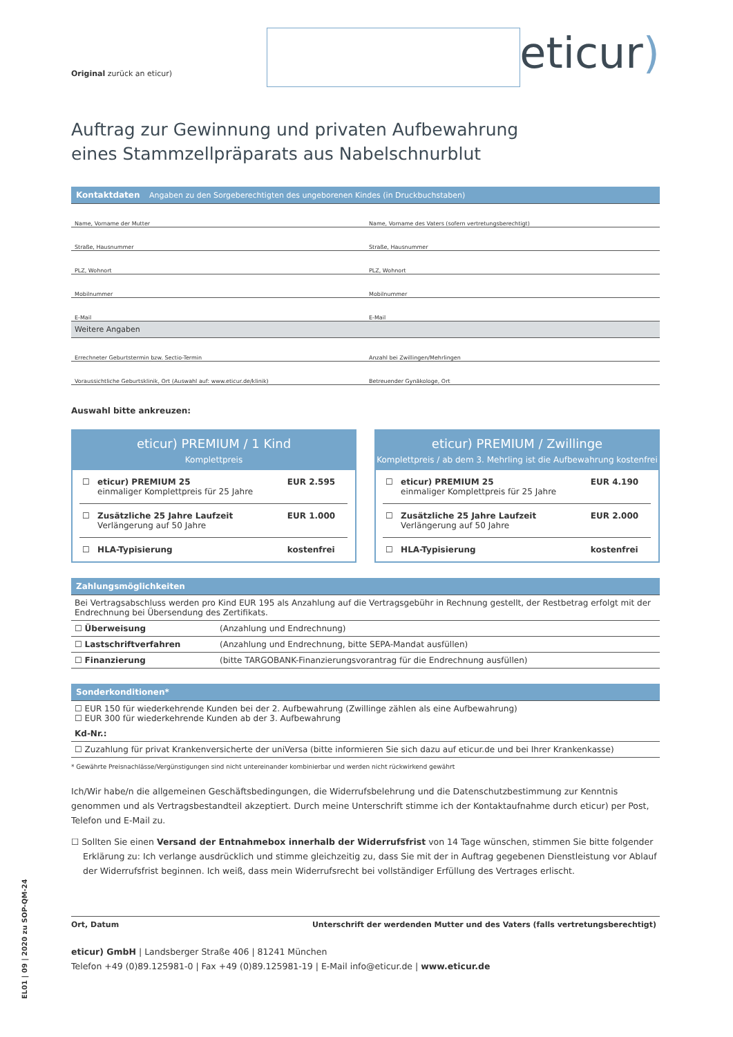EL01 | 09 | 2020 zu SOP-QM-24
Original zurück an eticur) eticur)
Auftrag zur Gewinnung und privaten Aufbewahrung
eines Stammzellpräparats aus Nabelschnurblut
Kontaktdaten Angaben zu den Sorgeberechtigten des ungeborenen Kindes (in Druckbuchstaben)
Name, Vorname der Mutter
Name, Vorname des Vaters (sofern vertretungsberechtigt)
Straße, Hausnummer
Straße, Hausnummer
PLZ, Wohnort
PLZ, Wohnort
Mobilnummer
Mobilnummer
E-Mail
E-Mail
Weitere Angaben
Errechneter Geburtstermin bzw. Sectio-Termin
Anzahl bei Zwillingen/Mehrlingen
Voraussichtliche Geburtsklinik, Ort (Auswahl auf: www.eticur.de/klinik)
Betreuender Gynäkologe, Ort
Auswahl bitte ankreuzen:
eticur) PREMIUM / 1 Kind
Komplettpreis
| ☐ | eticur) PREMIUM 25 einmaliger Komplettpreis für 25 Jahre | EUR 2.595 |
| ☐ | Zusätzliche 25 Jahre Laufzeit Verlängerung auf 50 Jahre | EUR 1.000 |
| ☐ | HLA-Typisierung | kostenfrei |
eticur) PREMIUM / Zwillinge
Komplettpreis / ab dem 3. Mehrling ist die Aufbewahrung kostenfrei
| ☐ | eticur) PREMIUM 25 einmaliger Komplettpreis für 25 Jahre | EUR 4.190 |
| ☐ | Zusätzliche 25 Jahre Laufzeit Verlängerung auf 50 Jahre | EUR 2.000 |
| ☐ | HLA-Typisierung | kostenfrei |
Zahlungsmöglichkeiten
| Bei Vertragsabschluss werden pro Kind EUR 195 als Anzahlung auf die Vertragsgebühr in Rechnung gestellt, der Restbetrag erfolgt mit der Endrechnung bei Übersendung des Zertifikats. | |
| ☐ Überweisung | (Anzahlung und Endrechnung) |
| ☐ Lastschriftverfahren | (Anzahlung und Endrechnung, bitte SEPA-Mandat ausfüllen) |
| ☐ Finanzierung | (bitte TARGOBANK-Finanzierungsvorantrag für die Endrechnung ausfüllen) |
Sonderkonditionen*
| ☐ EUR 150 für wiederkehrende Kunden bei der 2. Aufbewahrung (Zwillinge zählen als eine Aufbewahrung) ☐ EUR 300 für wiederkehrende Kunden ab der 3. Aufbewahrung |
| Kd-Nr.: |
| ☐ Zuzahlung für privat Krankenversicherte der uniVersa (bitte informieren Sie sich dazu auf eticur.de und bei Ihrer Krankenkasse) |
* Gewährte Preisnachlässe/Vergünstigungen sind nicht untereinander kombinierbar und werden nicht rückwirkend gewährt
Ich/Wir habe/n die allgemeinen Geschäftsbedingungen, die Widerrufsbelehrung und die Datenschutzbestimmung zur Kenntnis genommen und als Vertragsbestandteil akzeptiert. Durch meine Unterschrift stimme ich der Kontaktaufnahme durch eticur) per Post, Telefon und E-Mail zu.
☐ Sollten Sie einen Versand der Entnahmebox innerhalb der Widerrufsfrist von 14 Tage wünschen, stimmen Sie bitte folgender Erklärung zu: Ich verlange ausdrücklich und stimme gleichzeitig zu, dass Sie mit der in Auftrag gegebenen Dienstleistung vor Ablauf der Widerrufsfrist beginnen. Ich weiß, dass mein Widerrufsrecht bei vollständiger Erfüllung des Vertrages erlischt.
Ort, Datum Unterschrift der werdenden Mutter und des Vaters (falls vertretungsberechtigt)
eticur) GmbH | Landsberger Straße 406 | 81241 München
Telefon +49 (0)89.125981-0 | Fax +49 (0)89.125981-19 | E-Mail info@eticur.de | www.eticur.de